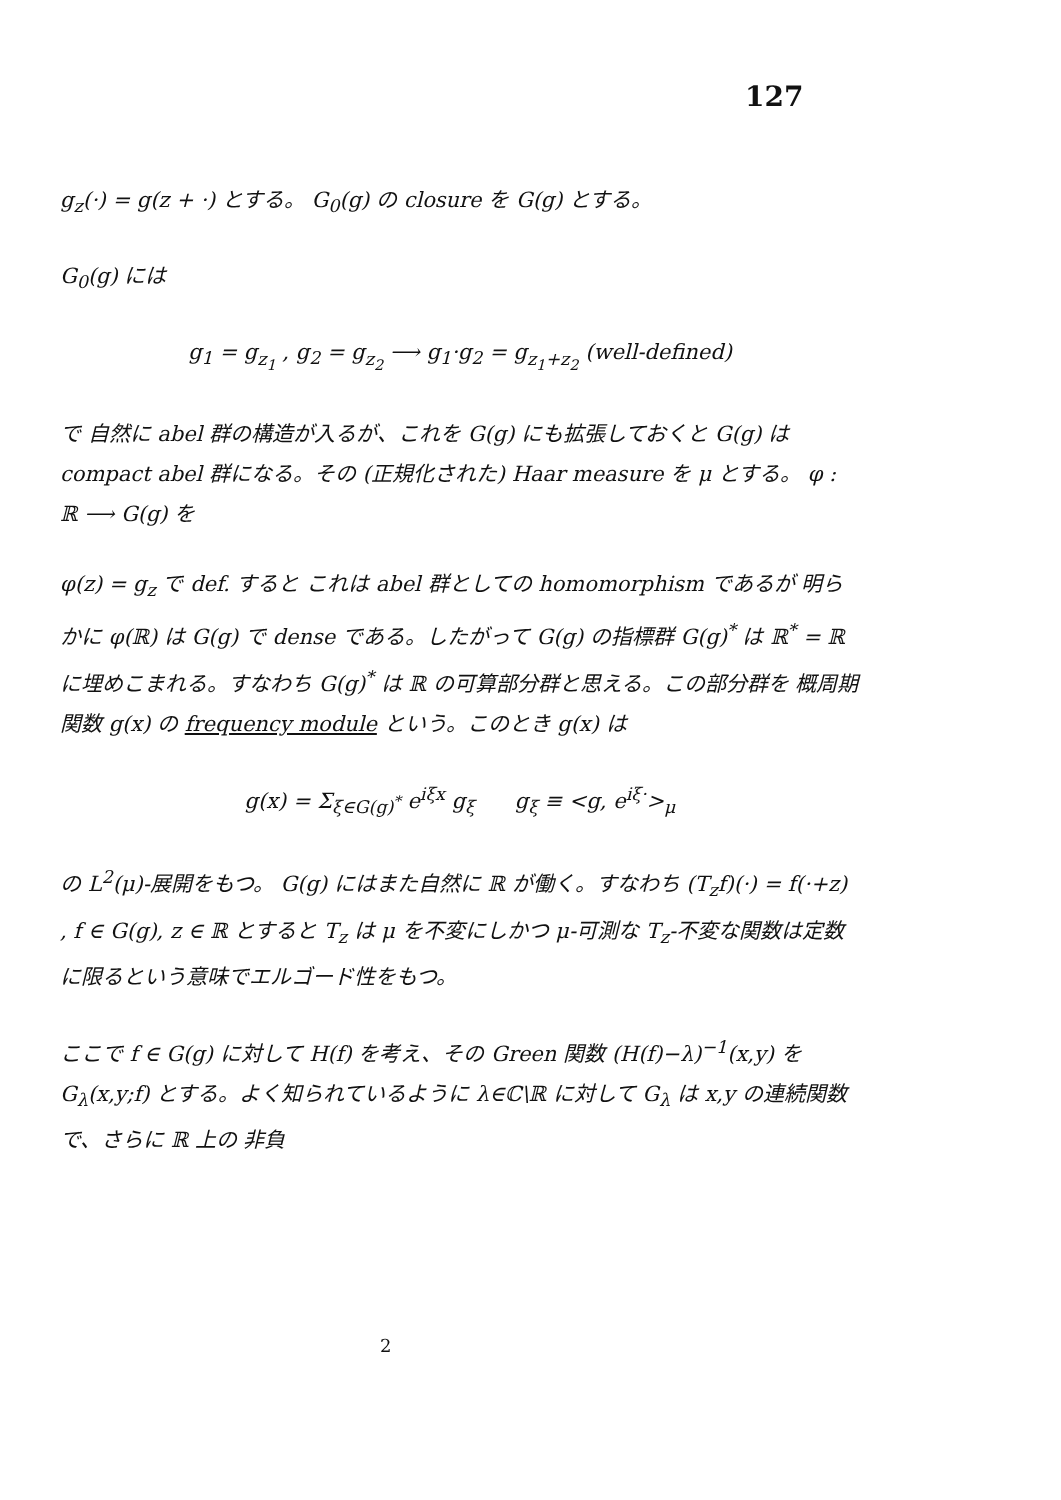127
g<sub>z</sub>(·) = g(z + ·) とする。 G<sub>0</sub>(g) の closure を G(g) とする。
G<sub>0</sub>(g) には
g<sub>1</sub> = g<sub>z<sub>1</sub></sub> , g<sub>2</sub> = g<sub>z<sub>2</sub></sub> ⟶ g<sub>1</sub>·g<sub>2</sub> = g<sub>z<sub>1</sub>+z<sub>2</sub></sub> (well-defined)
で 自然に abel 群の構造が入るが、これを G(g) にも拡張しておくと G(g) は compact abel 群になる。その (正規化された) Haar measure を μ とする。 φ : ℝ ⟶ G(g) を
φ(z) = g<sub>z</sub> で def. すると これは abel 群としての homomorphism であるが 明らかに φ(ℝ) は G(g) で dense である。したがって G(g) の指標群 G(g)<sup>*</sup> は ℝ<sup>*</sup> = ℝ に埋めこまれる。すなわち G(g)<sup>*</sup> は ℝ の可算部分群と思える。この部分群を 概周期関数 g(x) の frequency module という。このとき g(x) は
g(x) = Σ<sub>ξ∈G(g)<sup>*</sup></sub> e<sup>iξx</sup> g<sub>ξ</sub> g<sub>ξ</sub> ≡ <g, e<sup>iξ·</sup>><sub>μ</sub>
の L<sup>2</sup>(μ)-展開をもつ。 G(g) にはまた自然に ℝ が働く。すなわち (T<sub>z</sub>f)(·) = f(·+z) , f ∈ G(g), z ∈ ℝ とすると T<sub>z</sub> は μ を不変にしかつ μ-可測な T<sub>z</sub>-不変な関数は定数に限るという意味でエルゴード性をもつ。
ここで f ∈ G(g) に対して H(f) を考え、その Green 関数 (H(f)−λ)<sup>−1</sup>(x,y) を G<sub>λ</sub>(x,y;f) とする。よく知られているように λ∈ℂ\ℝ に対して G<sub>λ</sub> は x,y の連続関数で、さらに ℝ 上の 非負
2